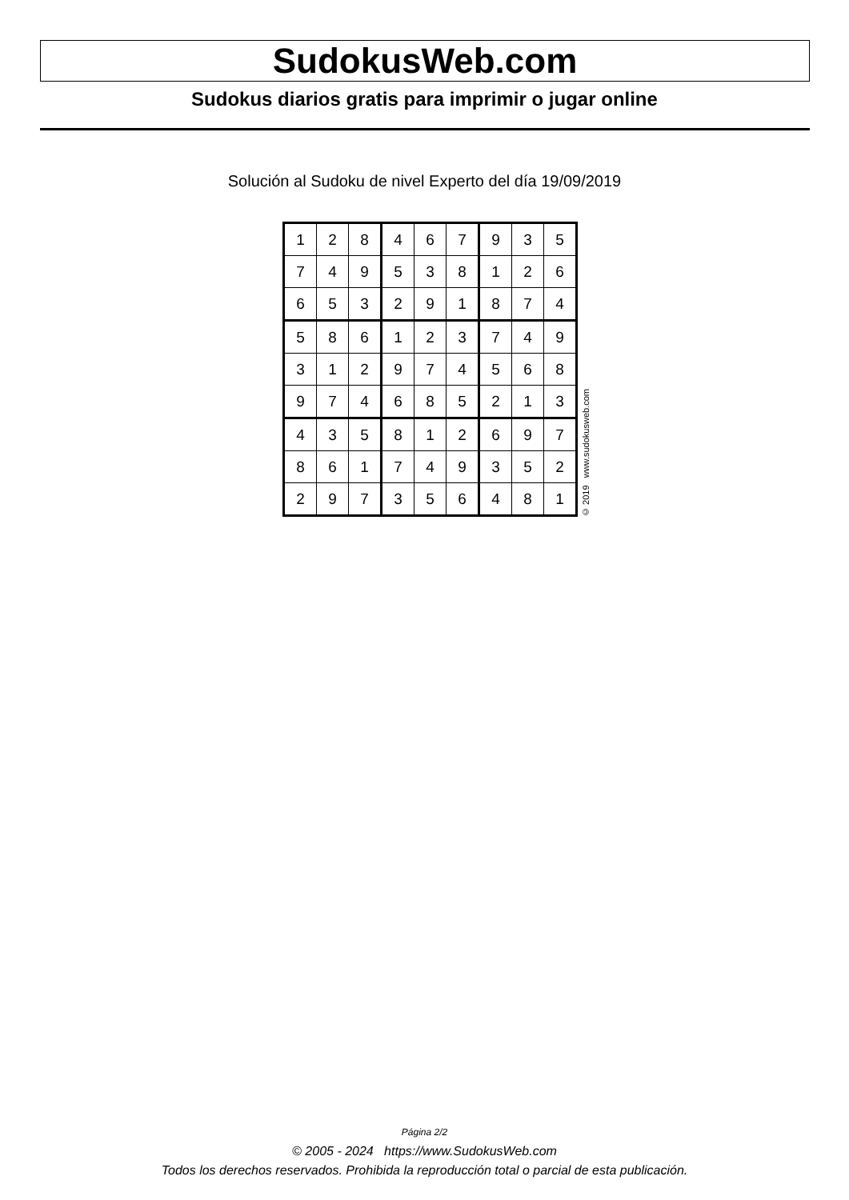SudokusWeb.com
Sudokus diarios gratis para imprimir o jugar online
Solución al Sudoku de nivel Experto del día 19/09/2019
| 1 | 2 | 8 | 4 | 6 | 7 | 9 | 3 | 5 |
| 7 | 4 | 9 | 5 | 3 | 8 | 1 | 2 | 6 |
| 6 | 5 | 3 | 2 | 9 | 1 | 8 | 7 | 4 |
| 5 | 8 | 6 | 1 | 2 | 3 | 7 | 4 | 9 |
| 3 | 1 | 2 | 9 | 7 | 4 | 5 | 6 | 8 |
| 9 | 7 | 4 | 6 | 8 | 5 | 2 | 1 | 3 |
| 4 | 3 | 5 | 8 | 1 | 2 | 6 | 9 | 7 |
| 8 | 6 | 1 | 7 | 4 | 9 | 3 | 5 | 2 |
| 2 | 9 | 7 | 3 | 5 | 6 | 4 | 8 | 1 |
© 2019 www.sudokusweb.com
Página 2/2
© 2005 - 2024 https://www.SudokusWeb.com
Todos los derechos reservados. Prohibida la reproducción total o parcial de esta publicación.